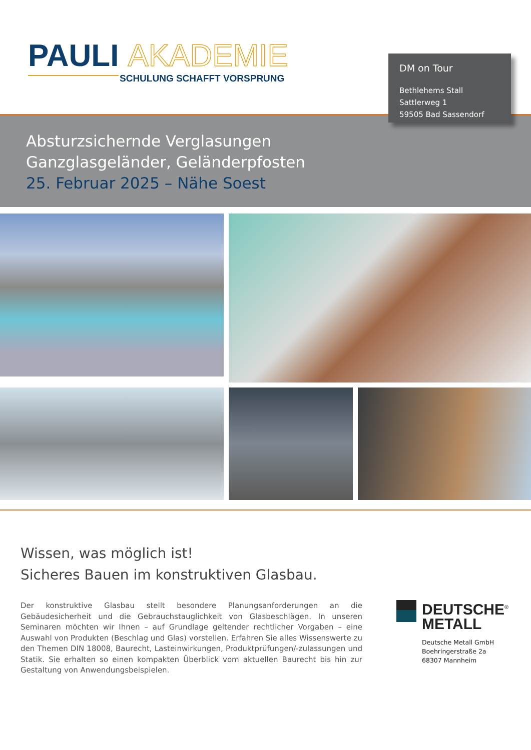PAULI AKADEMIE
SCHULUNG SCHAFFT VORSPRUNG
Absturzsichernde Verglasungen
Ganzglasgeländer, Geländerpfosten
25. Februar 2025 – Nähe Soest
DM on Tour
Bethlehems Stall
Sattlerweg 1
59505 Bad Sassendorf
Wissen, was möglich ist!
Sicheres Bauen im konstruktiven Glasbau.
Der konstruktive Glasbau stellt besondere Planungsanforderungen an die Gebäudesicherheit und die Gebrauchstauglichkeit von Glasbeschlägen. In unseren Seminaren möchten wir Ihnen – auf Grundlage geltender rechtlicher Vorgaben – eine Auswahl von Produkten (Beschlag und Glas) vorstellen. Erfahren Sie alles Wissenswerte zu den Themen DIN 18008, Baurecht, Lasteinwirkungen, Produktprüfungen/-zulassungen und Statik. Sie erhalten so einen kompakten Überblick vom aktuellen Baurecht bis hin zur Gestaltung von Anwendungsbeispielen.
DEUTSCHE<sup>®</sup>
METALL
Deutsche Metall GmbH
Boehringerstraße 2a
68307 Mannheim